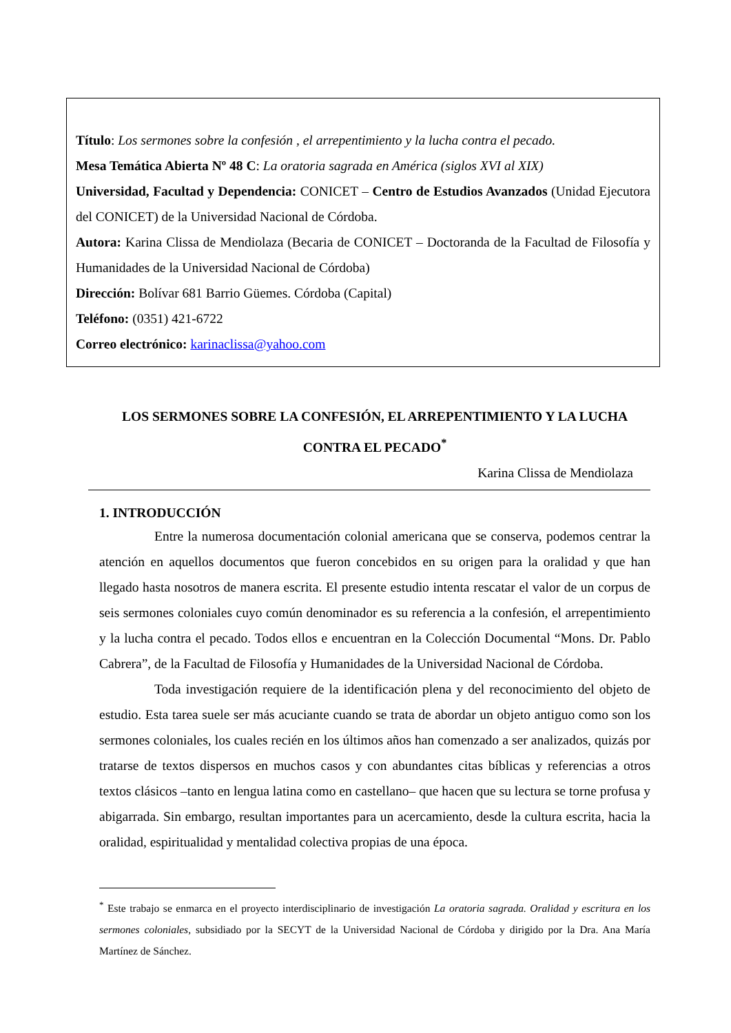Título: Los sermones sobre la confesión , el arrepentimiento y la lucha contra el pecado.
Mesa Temática Abierta Nº 48 C: La oratoria sagrada en América (siglos XVI al XIX)
Universidad, Facultad y Dependencia: CONICET – Centro de Estudios Avanzados (Unidad Ejecutora del CONICET) de la Universidad Nacional de Córdoba.
Autora: Karina Clissa de Mendiolaza (Becaria de CONICET – Doctoranda de la Facultad de Filosofía y Humanidades de la Universidad Nacional de Córdoba)
Dirección: Bolívar 681 Barrio Güemes. Córdoba (Capital)
Teléfono: (0351) 421-6722
Correo electrónico: karinaclissa@yahoo.com
LOS SERMONES SOBRE LA CONFESIÓN, EL ARREPENTIMIENTO Y LA LUCHA CONTRA EL PECADO<sup>*</sup>
Karina Clissa de Mendiolaza
1. INTRODUCCIÓN
Entre la numerosa documentación colonial americana que se conserva, podemos centrar la atención en aquellos documentos que fueron concebidos en su origen para la oralidad y que han llegado hasta nosotros de manera escrita. El presente estudio intenta rescatar el valor de un corpus de seis sermones coloniales cuyo común denominador es su referencia a la confesión, el arrepentimiento y la lucha contra el pecado. Todos ellos e encuentran en la Colección Documental “Mons. Dr. Pablo Cabrera”, de la Facultad de Filosofía y Humanidades de la Universidad Nacional de Córdoba.
Toda investigación requiere de la identificación plena y del reconocimiento del objeto de estudio. Esta tarea suele ser más acuciante cuando se trata de abordar un objeto antiguo como son los sermones coloniales, los cuales recién en los últimos años han comenzado a ser analizados, quizás por tratarse de textos dispersos en muchos casos y con abundantes citas bíblicas y referencias a otros textos clásicos –tanto en lengua latina como en castellano– que hacen que su lectura se torne profusa y abigarrada. Sin embargo, resultan importantes para un acercamiento, desde la cultura escrita, hacia la oralidad, espiritualidad y mentalidad colectiva propias de una época.
<sup>*</sup> Este trabajo se enmarca en el proyecto interdisciplinario de investigación La oratoria sagrada. Oralidad y escritura en los sermones coloniales, subsidiado por la SECYT de la Universidad Nacional de Córdoba y dirigido por la Dra. Ana María Martínez de Sánchez.